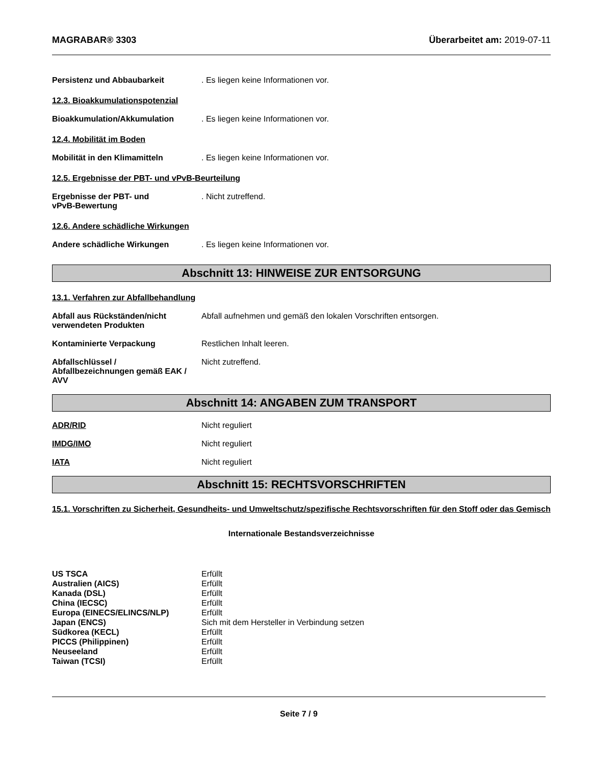MAGRABAR® 3303 Überarbeitet am: 2019-07-11
Persistenz und Abbaubarkeit . Es liegen keine Informationen vor.
12.3. Bioakkumulationspotenzial
Bioakkumulation/Akkumulation . Es liegen keine Informationen vor.
12.4. Mobilität im Boden
Mobilität in den Klimamitteln . Es liegen keine Informationen vor.
12.5. Ergebnisse der PBT- und vPvB-Beurteilung
Ergebnisse der PBT- und
vPvB-Bewertung
. Nicht zutreffend.
12.6. Andere schädliche Wirkungen
Andere schädliche Wirkungen . Es liegen keine Informationen vor.
Abschnitt 13: HINWEISE ZUR ENTSORGUNG
13.1. Verfahren zur Abfallbehandlung
Abfall aus Rückständen/nicht
verwendeten Produkten
Abfall aufnehmen und gemäß den lokalen Vorschriften entsorgen.
Kontaminierte Verpackung Restlichen Inhalt leeren.
Abfallschlüssel /
Abfallbezeichnungen gemäß EAK /
AVV
Nicht zutreffend.
Abschnitt 14: ANGABEN ZUM TRANSPORT
ADR/RID Nicht reguliert
IMDG/IMO Nicht reguliert
IATA Nicht reguliert
Abschnitt 15: RECHTSVORSCHRIFTEN
15.1. Vorschriften zu Sicherheit, Gesundheits- und Umweltschutz/spezifische Rechtsvorschriften für den Stoff oder das Gemisch
Internationale Bestandsverzeichnisse
| US TSCA | Erfüllt |
| Australien (AICS) | Erfüllt |
| Kanada (DSL) | Erfüllt |
| China (IECSC) | Erfüllt |
| Europa (EINECS/ELINCS/NLP) | Erfüllt |
| Japan (ENCS) | Sich mit dem Hersteller in Verbindung setzen |
| Südkorea (KECL) | Erfüllt |
| PICCS (Philippinen) | Erfüllt |
| Neuseeland | Erfüllt |
| Taiwan (TCSI) | Erfüllt |
Seite 7 / 9